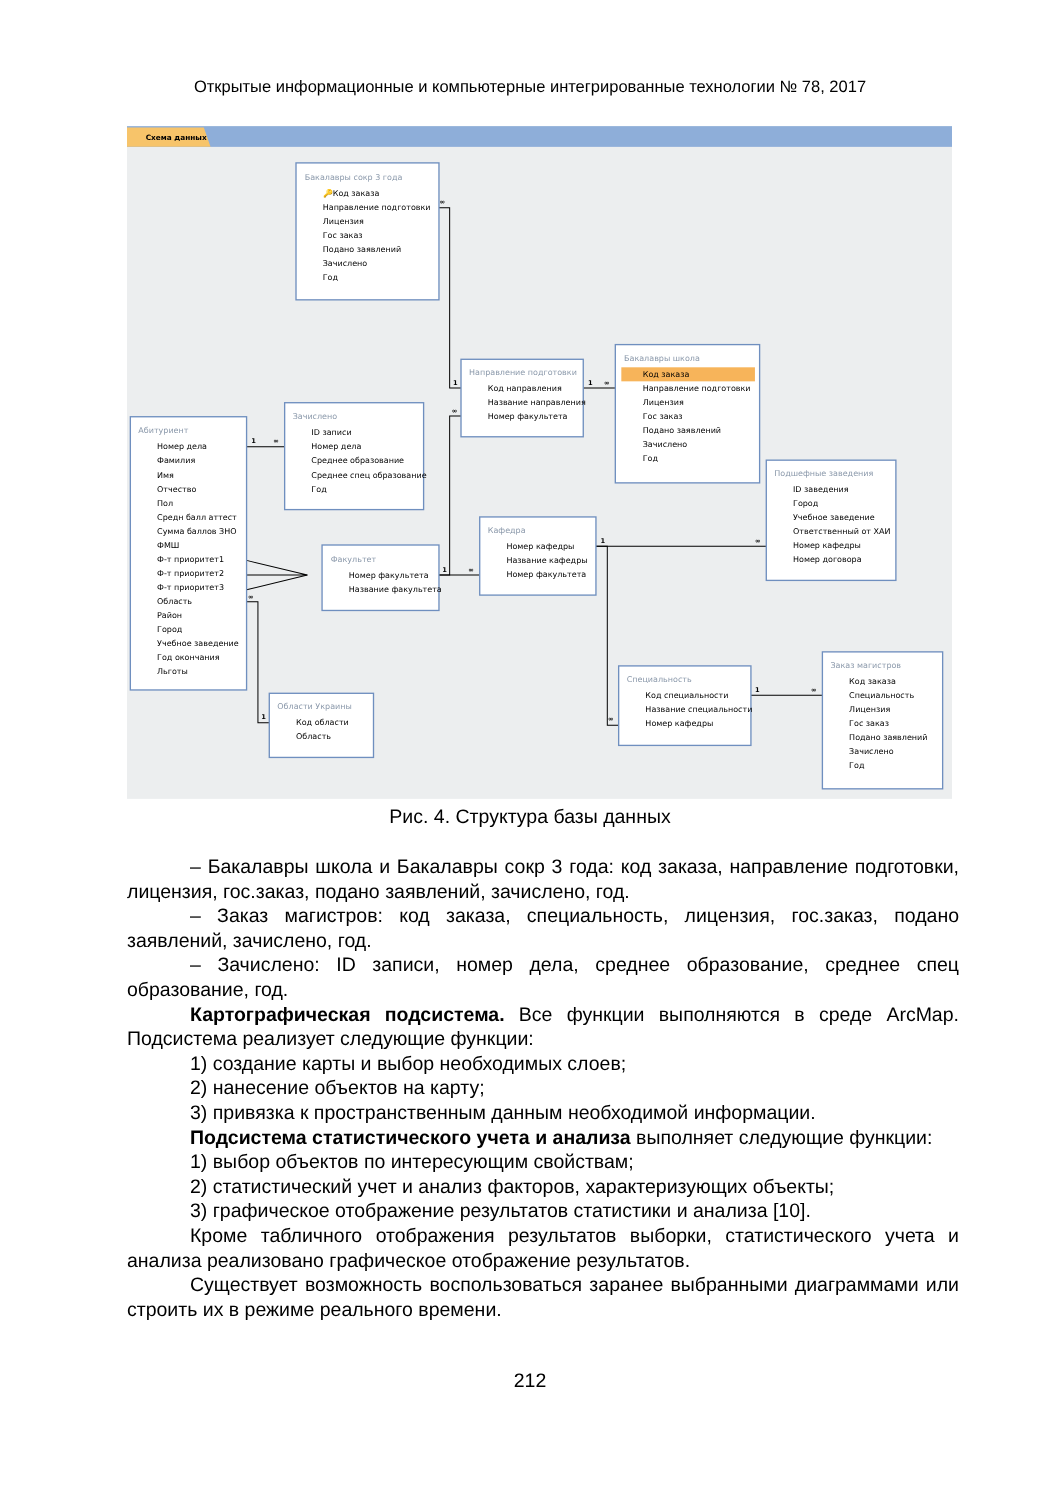Открытые информационные и компьютерные интегрированные технологии № 78, 2017
Схема данных
∞
1
∞
1
∞
1
∞
1
∞
1
∞
1
∞
∞
∞
1
Бакалавры сокр 3 года
Направление подготовки
Бакалавры школа
Зачислено
Абитуриент
Факультет
Кафедра
Подшефные заведения
Области Украины
Специальность
Заказ магистров
🔑Код заказа
Направление подготовки
Лицензия
Гос заказ
Подано заявлений
Зачислено
Год
Код направления
Название направления
Номер факультета
Код заказа
Направление подготовки
Лицензия
Гос заказ
Подано заявлений
Зачислено
Год
ID записи
Номер дела
Среднее образование
Среднее спец образование
Год
Номер дела
Фамилия
Имя
Отчество
Пол
Средн балл аттест
Сумма баллов ЗНО
ФМШ
Ф-т приоритет1
Ф-т приоритет2
Ф-т приоритет3
Область
Район
Город
Учебное заведение
Год окончания
Льготы
Номер факультета
Название факультета
Номер кафедры
Название кафедры
Номер факультета
ID заведения
Город
Учебное заведение
Ответственный от ХАИ
Номер кафедры
Номер договора
Код области
Область
Код специальности
Название специальности
Номер кафедры
Код заказа
Специальность
Лицензия
Гос заказ
Подано заявлений
Зачислено
Год
Рис. 4. Структура базы данных
– Бакалавры школа и Бакалавры сокр 3 года: код заказа, направление подготовки, лицензия, гос.заказ, подано заявлений, зачислено, год.
– Заказ магистров: код заказа, специальность, лицензия, гос.заказ, подано заявлений, зачислено, год.
– Зачислено: ID записи, номер дела, среднее образование, среднее спец образование, год.
Картографическая подсистема. Все функции выполняются в среде ArcMap. Подсистема реализует следующие функции:
1) создание карты и выбор необходимых слоев;
2) нанесение объектов на карту;
3) привязка к пространственным данным необходимой информации.
Подсистема статистического учета и анализа выполняет следующие функции:
1) выбор объектов по интересующим свойствам;
2) статистический учет и анализ факторов, характеризующих объекты;
3) графическое отображение результатов статистики и анализа [10].
Кроме табличного отображения результатов выборки, статистического учета и анализа реализовано графическое отображение результатов.
Существует возможность воспользоваться заранее выбранными диаграммами или строить их в режиме реального времени.
212